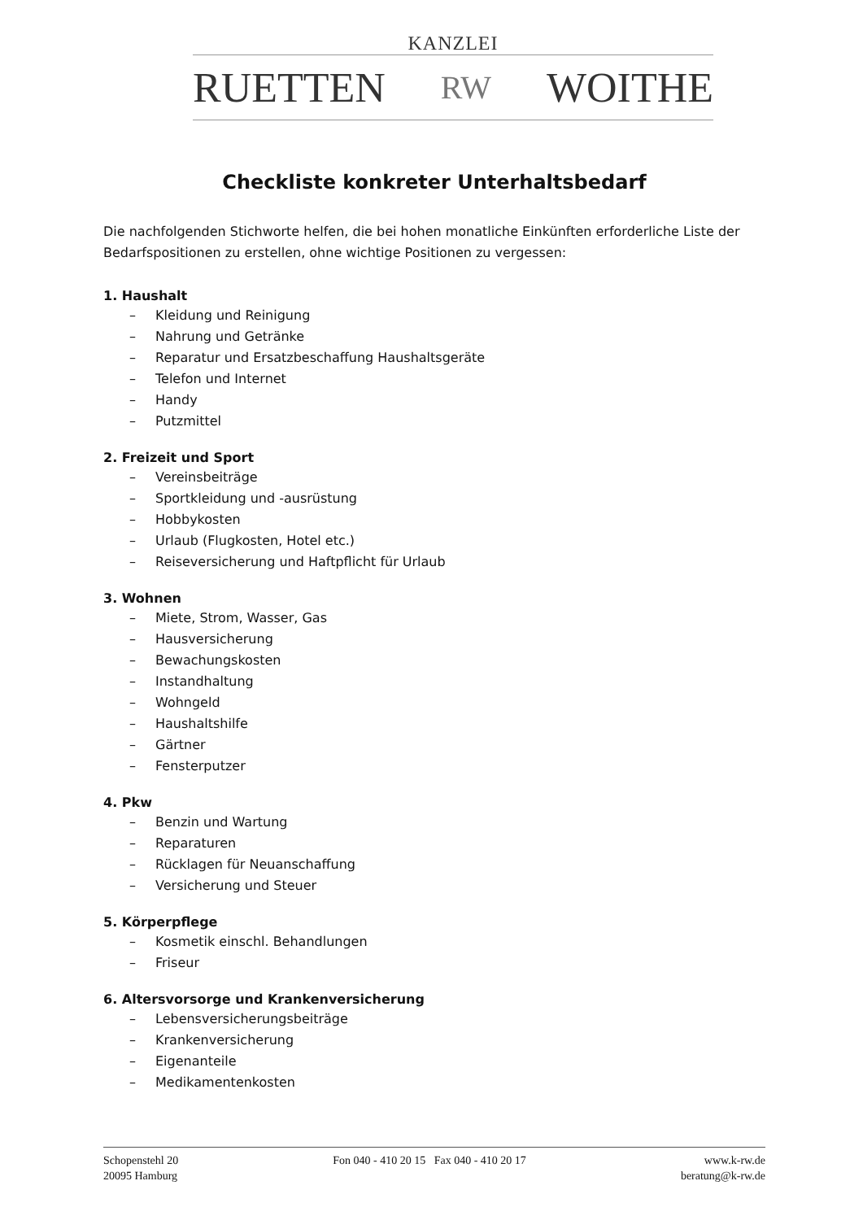KANZLEI
RUETTEN RW WOITHE
Checkliste konkreter Unterhaltsbedarf
Die nachfolgenden Stichworte helfen, die bei hohen monatliche Einkünften erforderliche Liste der Bedarfspositionen zu erstellen, ohne wichtige Positionen zu vergessen:
1. Haushalt
– Kleidung und Reinigung
– Nahrung und Getränke
– Reparatur und Ersatzbeschaffung Haushaltsgeräte
– Telefon und Internet
– Handy
– Putzmittel
2. Freizeit und Sport
– Vereinsbeiträge
– Sportkleidung und -ausrüstung
– Hobbykosten
– Urlaub (Flugkosten, Hotel etc.)
– Reiseversicherung und Haftpflicht für Urlaub
3. Wohnen
– Miete, Strom, Wasser, Gas
– Hausversicherung
– Bewachungskosten
– Instandhaltung
– Wohngeld
– Haushaltshilfe
– Gärtner
– Fensterputzer
4. Pkw
– Benzin und Wartung
– Reparaturen
– Rücklagen für Neuanschaffung
– Versicherung und Steuer
5. Körperpflege
– Kosmetik einschl. Behandlungen
– Friseur
6. Altersvorsorge und Krankenversicherung
– Lebensversicherungsbeiträge
– Krankenversicherung
– Eigenanteile
– Medikamentenkosten
Schopenstehl 20
20095 Hamburg
Fon 040 - 410 20 15 Fax 040 - 410 20 17
www.k-rw.de
beratung@k-rw.de